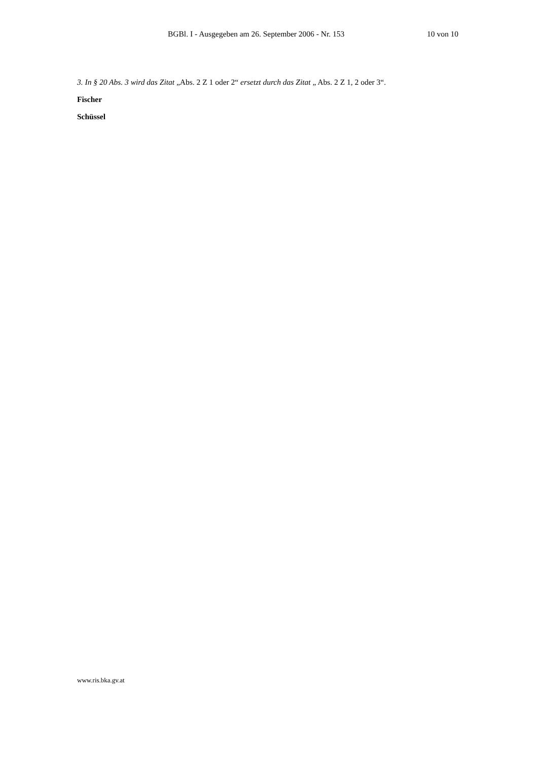BGBl. I - Ausgegeben am 26. September 2006 - Nr. 153 10 von 10
3. In § 20 Abs. 3 wird das Zitat „Abs. 2 Z 1 oder 2“ ersetzt durch das Zitat „ Abs. 2 Z 1, 2 oder 3“.
Fischer
Schüssel
www.ris.bka.gv.at